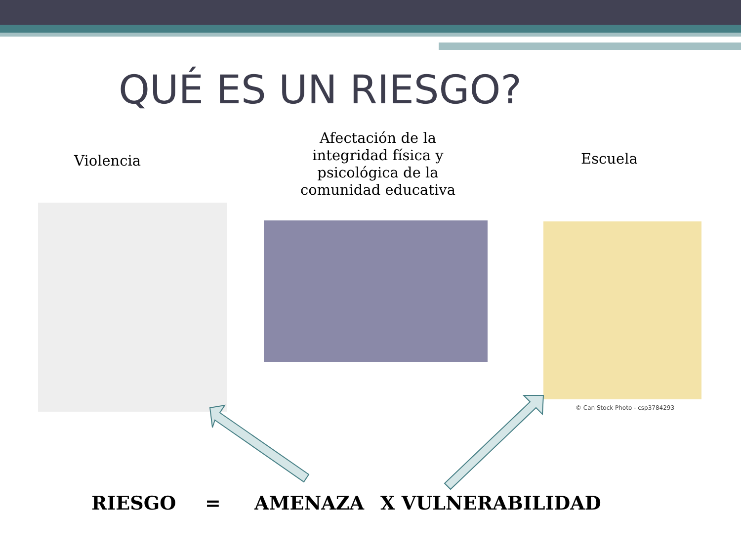QUÉ ES UN RIESGO?
Violencia
Afectación de la integridad física y psicológica de la comunidad educativa
Escuela
© Can Stock Photo - csp3784293
RIESGO = AMENAZA X VULNERABILIDAD